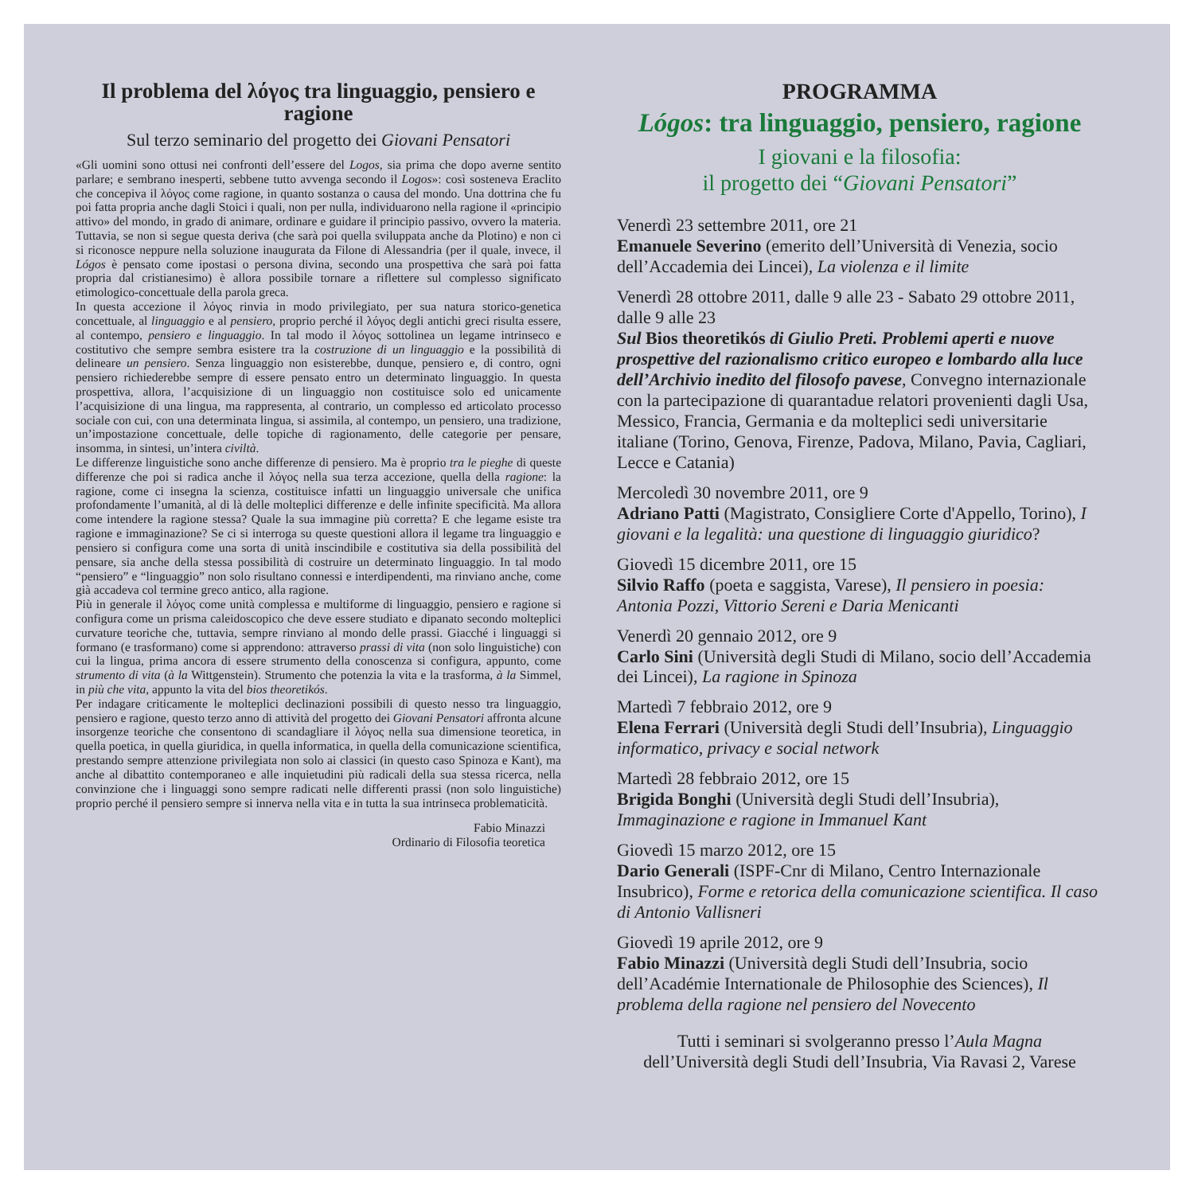Il problema del λόγος tra linguaggio, pensiero e ragione
Sul terzo seminario del progetto dei Giovani Pensatori
«Gli uomini sono ottusi nei confronti dell’essere del Logos, sia prima che dopo averne sentito parlare; e sembrano inesperti, sebbene tutto avvenga secondo il Logos»: così sosteneva Eraclito che concepiva il λόγος come ragione, in quanto sostanza o causa del mondo. Una dottrina che fu poi fatta propria anche dagli Stoici i quali, non per nulla, individuarono nella ragione il «principio attivo» del mondo, in grado di animare, ordinare e guidare il principio passivo, ovvero la materia. Tuttavia, se non si segue questa deriva (che sarà poi quella sviluppata anche da Plotino) e non ci si riconosce neppure nella soluzione inaugurata da Filone di Alessandria (per il quale, invece, il Lógos è pensato come ipostasi o persona divina, secondo una prospettiva che sarà poi fatta propria dal cristianesimo) è allora possibile tornare a riflettere sul complesso significato etimologico-concettuale della parola greca.
In questa accezione il λόγος rinvia in modo privilegiato, per sua natura storico-genetica concettuale, al linguaggio e al pensiero, proprio perché il λόγος degli antichi greci risulta essere, al contempo, pensiero e linguaggio. In tal modo il λόγος sottolinea un legame intrinseco e costitutivo che sempre sembra esistere tra la costruzione di un linguaggio e la possibilità di delineare un pensiero. Senza linguaggio non esisterebbe, dunque, pensiero e, di contro, ogni pensiero richiederebbe sempre di essere pensato entro un determinato linguaggio. In questa prospettiva, allora, l’acquisizione di un linguaggio non costituisce solo ed unicamente l’acquisizione di una lingua, ma rappresenta, al contrario, un complesso ed articolato processo sociale con cui, con una determinata lingua, si assimila, al contempo, un pensiero, una tradizione, un’impostazione concettuale, delle topiche di ragionamento, delle categorie per pensare, insomma, in sintesi, un’intera civiltà.
Le differenze linguistiche sono anche differenze di pensiero. Ma è proprio tra le pieghe di queste differenze che poi si radica anche il λόγος nella sua terza accezione, quella della ragione: la ragione, come ci insegna la scienza, costituisce infatti un linguaggio universale che unifica profondamente l’umanità, al di là delle molteplici differenze e delle infinite specificità. Ma allora come intendere la ragione stessa? Quale la sua immagine più corretta? E che legame esiste tra ragione e immaginazione? Se ci si interroga su queste questioni allora il legame tra linguaggio e pensiero si configura come una sorta di unità inscindibile e costitutiva sia della possibilità del pensare, sia anche della stessa possibilità di costruire un determinato linguaggio. In tal modo “pensiero” e “linguaggio” non solo risultano connessi e interdipendenti, ma rinviano anche, come già accadeva col termine greco antico, alla ragione.
Più in generale il λόγος come unità complessa e multiforme di linguaggio, pensiero e ragione si configura come un prisma caleidoscopico che deve essere studiato e dipanato secondo molteplici curvature teoriche che, tuttavia, sempre rinviano al mondo delle prassi. Giacché i linguaggi si formano (e trasformano) come si apprendono: attraverso prassi di vita (non solo linguistiche) con cui la lingua, prima ancora di essere strumento della conoscenza si configura, appunto, come strumento di vita (à la Wittgenstein). Strumento che potenzia la vita e la trasforma, à la Simmel, in più che vita, appunto la vita del bios theoretikós.
Per indagare criticamente le molteplici declinazioni possibili di questo nesso tra linguaggio, pensiero e ragione, questo terzo anno di attività del progetto dei Giovani Pensatori affronta alcune insorgenze teoriche che consentono di scandagliare il λόγος nella sua dimensione teoretica, in quella poetica, in quella giuridica, in quella informatica, in quella della comunicazione scientifica, prestando sempre attenzione privilegiata non solo ai classici (in questo caso Spinoza e Kant), ma anche al dibattito contemporaneo e alle inquietudini più radicali della sua stessa ricerca, nella convinzione che i linguaggi sono sempre radicati nelle differenti prassi (non solo linguistiche) proprio perché il pensiero sempre si innerva nella vita e in tutta la sua intrinseca problematicità.
Fabio Minazzi
Ordinario di Filosofia teoretica
PROGRAMMA
Lógos: tra linguaggio, pensiero, ragione
I giovani e la filosofia:
il progetto dei “Giovani Pensatori”
Venerdì 23 settembre 2011, ore 21
Emanuele Severino (emerito dell’Università di Venezia, socio dell’Accademia dei Lincei), La violenza e il limite
Venerdì 28 ottobre 2011, dalle 9 alle 23 - Sabato 29 ottobre 2011, dalle 9 alle 23
Sul Bios theoretikós di Giulio Preti. Problemi aperti e nuove prospettive del razionalismo critico europeo e lombardo alla luce dell’Archivio inedito del filosofo pavese, Convegno internazionale con la partecipazione di quarantadue relatori provenienti dagli Usa, Messico, Francia, Germania e da molteplici sedi universitarie italiane (Torino, Genova, Firenze, Padova, Milano, Pavia, Cagliari, Lecce e Catania)
Mercoledì 30 novembre 2011, ore 9
Adriano Patti (Magistrato, Consigliere Corte d'Appello, Torino), I giovani e la legalità: una questione di linguaggio giuridico?
Giovedì 15 dicembre 2011, ore 15
Silvio Raffo (poeta e saggista, Varese), Il pensiero in poesia: Antonia Pozzi, Vittorio Sereni e Daria Menicanti
Venerdì 20 gennaio 2012, ore 9
Carlo Sini (Università degli Studi di Milano, socio dell’Accademia dei Lincei), La ragione in Spinoza
Martedì 7 febbraio 2012, ore 9
Elena Ferrari (Università degli Studi dell’Insubria), Linguaggio informatico, privacy e social network
Martedì 28 febbraio 2012, ore 15
Brigida Bonghi (Università degli Studi dell’Insubria), Immaginazione e ragione in Immanuel Kant
Giovedì 15 marzo 2012, ore 15
Dario Generali (ISPF-Cnr di Milano, Centro Internazionale Insubrico), Forme e retorica della comunicazione scientifica. Il caso di Antonio Vallisneri
Giovedì 19 aprile 2012, ore 9
Fabio Minazzi (Università degli Studi dell’Insubria, socio dell’Académie Internationale de Philosophie des Sciences), Il problema della ragione nel pensiero del Novecento
Tutti i seminari si svolgeranno presso l’Aula Magna
dell’Università degli Studi dell’Insubria, Via Ravasi 2, Varese